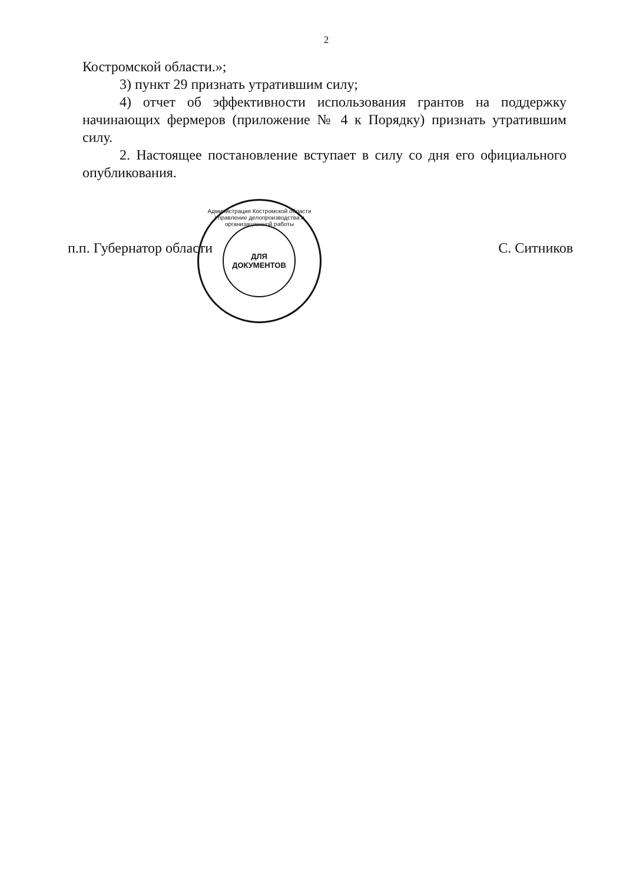2
Костромской области.»;
3) пункт 29 признать утратившим силу;
4) отчет об эффективности использования грантов на поддержку начинающих фермеров (приложение № 4 к Порядку) признать утратившим силу.
2. Настоящее постановление вступает в силу со дня его официального опубликования.
п.п. Губернатор области С. Ситников
Администрация Костромской области
Управление делопроизводства и организационной работы
ДЛЯ
ДОКУМЕНТОВ